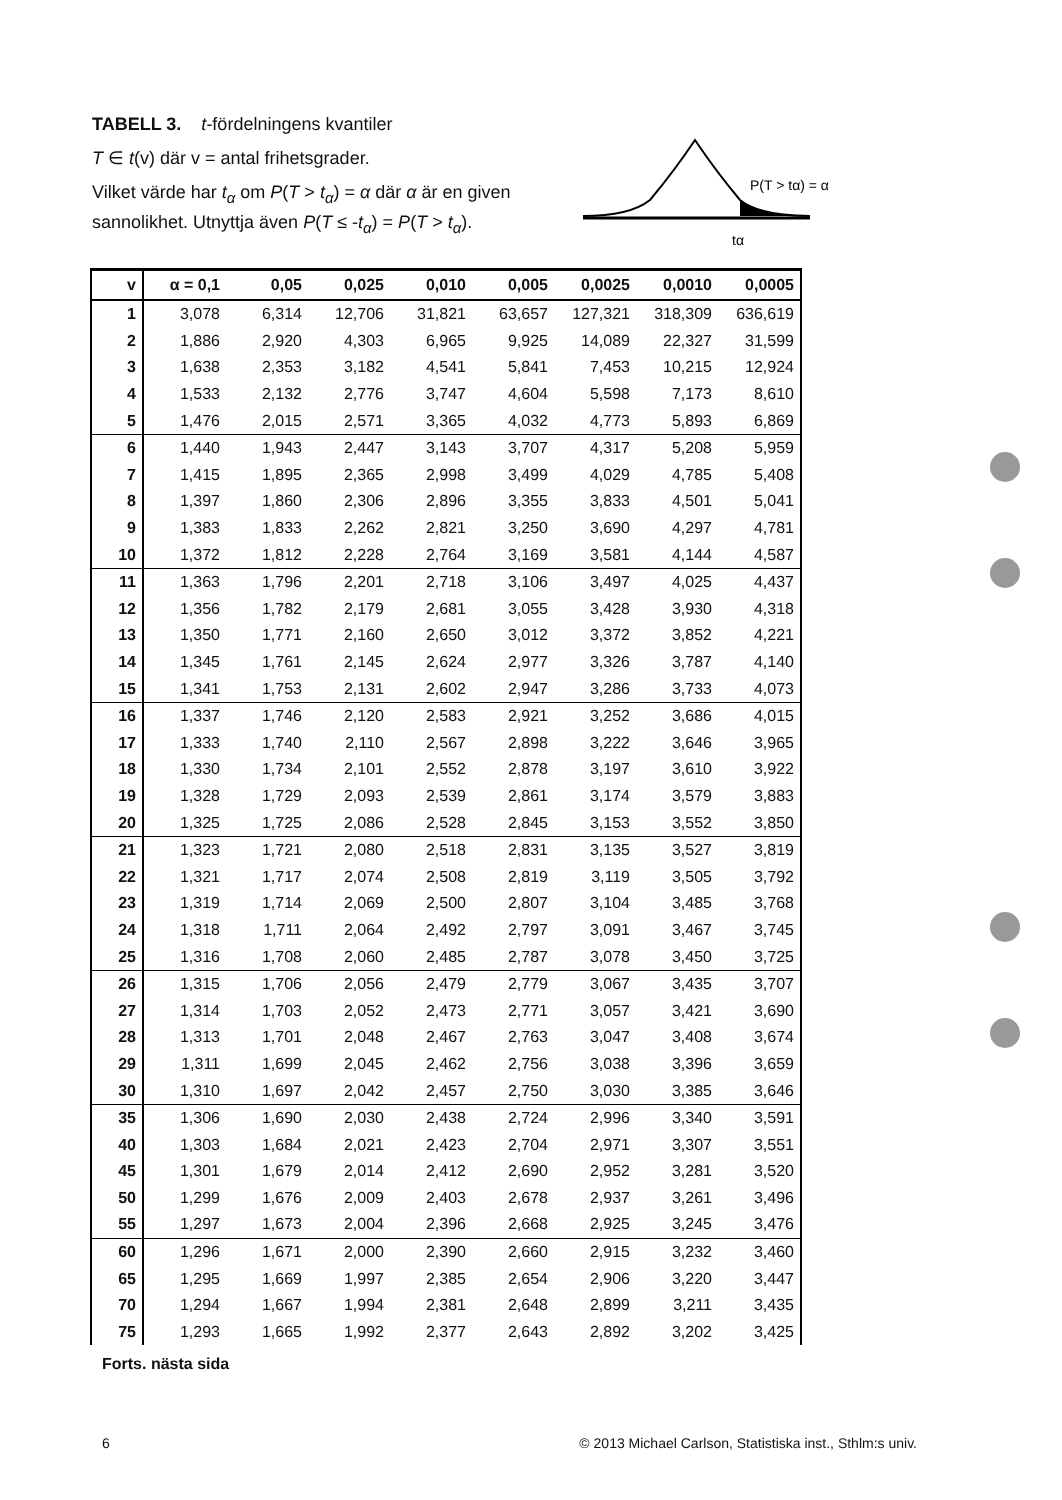TABELL 3. t-fördelningens kvantiler
T ∈ t(v) där v = antal frihetsgrader.
Vilket värde har t<sub>α</sub> om P(T > t<sub>α</sub>) = α där α är en given sannolikhet. Utnyttja även P(T ≤ -t<sub>α</sub>) = P(T > t<sub>α</sub>).
P(T > tα) = α
tα
| v | α = 0,1 | 0,05 | 0,025 | 0,010 | 0,005 | 0,0025 | 0,0010 | 0,0005 |
| --- | --- | --- | --- | --- | --- | --- | --- | --- |
| 1 | 3,078 | 6,314 | 12,706 | 31,821 | 63,657 | 127,321 | 318,309 | 636,619 |
| 2 | 1,886 | 2,920 | 4,303 | 6,965 | 9,925 | 14,089 | 22,327 | 31,599 |
| 3 | 1,638 | 2,353 | 3,182 | 4,541 | 5,841 | 7,453 | 10,215 | 12,924 |
| 4 | 1,533 | 2,132 | 2,776 | 3,747 | 4,604 | 5,598 | 7,173 | 8,610 |
| 5 | 1,476 | 2,015 | 2,571 | 3,365 | 4,032 | 4,773 | 5,893 | 6,869 |
| 6 | 1,440 | 1,943 | 2,447 | 3,143 | 3,707 | 4,317 | 5,208 | 5,959 |
| 7 | 1,415 | 1,895 | 2,365 | 2,998 | 3,499 | 4,029 | 4,785 | 5,408 |
| 8 | 1,397 | 1,860 | 2,306 | 2,896 | 3,355 | 3,833 | 4,501 | 5,041 |
| 9 | 1,383 | 1,833 | 2,262 | 2,821 | 3,250 | 3,690 | 4,297 | 4,781 |
| 10 | 1,372 | 1,812 | 2,228 | 2,764 | 3,169 | 3,581 | 4,144 | 4,587 |
| 11 | 1,363 | 1,796 | 2,201 | 2,718 | 3,106 | 3,497 | 4,025 | 4,437 |
| 12 | 1,356 | 1,782 | 2,179 | 2,681 | 3,055 | 3,428 | 3,930 | 4,318 |
| 13 | 1,350 | 1,771 | 2,160 | 2,650 | 3,012 | 3,372 | 3,852 | 4,221 |
| 14 | 1,345 | 1,761 | 2,145 | 2,624 | 2,977 | 3,326 | 3,787 | 4,140 |
| 15 | 1,341 | 1,753 | 2,131 | 2,602 | 2,947 | 3,286 | 3,733 | 4,073 |
| 16 | 1,337 | 1,746 | 2,120 | 2,583 | 2,921 | 3,252 | 3,686 | 4,015 |
| 17 | 1,333 | 1,740 | 2,110 | 2,567 | 2,898 | 3,222 | 3,646 | 3,965 |
| 18 | 1,330 | 1,734 | 2,101 | 2,552 | 2,878 | 3,197 | 3,610 | 3,922 |
| 19 | 1,328 | 1,729 | 2,093 | 2,539 | 2,861 | 3,174 | 3,579 | 3,883 |
| 20 | 1,325 | 1,725 | 2,086 | 2,528 | 2,845 | 3,153 | 3,552 | 3,850 |
| 21 | 1,323 | 1,721 | 2,080 | 2,518 | 2,831 | 3,135 | 3,527 | 3,819 |
| 22 | 1,321 | 1,717 | 2,074 | 2,508 | 2,819 | 3,119 | 3,505 | 3,792 |
| 23 | 1,319 | 1,714 | 2,069 | 2,500 | 2,807 | 3,104 | 3,485 | 3,768 |
| 24 | 1,318 | 1,711 | 2,064 | 2,492 | 2,797 | 3,091 | 3,467 | 3,745 |
| 25 | 1,316 | 1,708 | 2,060 | 2,485 | 2,787 | 3,078 | 3,450 | 3,725 |
| 26 | 1,315 | 1,706 | 2,056 | 2,479 | 2,779 | 3,067 | 3,435 | 3,707 |
| 27 | 1,314 | 1,703 | 2,052 | 2,473 | 2,771 | 3,057 | 3,421 | 3,690 |
| 28 | 1,313 | 1,701 | 2,048 | 2,467 | 2,763 | 3,047 | 3,408 | 3,674 |
| 29 | 1,311 | 1,699 | 2,045 | 2,462 | 2,756 | 3,038 | 3,396 | 3,659 |
| 30 | 1,310 | 1,697 | 2,042 | 2,457 | 2,750 | 3,030 | 3,385 | 3,646 |
| 35 | 1,306 | 1,690 | 2,030 | 2,438 | 2,724 | 2,996 | 3,340 | 3,591 |
| 40 | 1,303 | 1,684 | 2,021 | 2,423 | 2,704 | 2,971 | 3,307 | 3,551 |
| 45 | 1,301 | 1,679 | 2,014 | 2,412 | 2,690 | 2,952 | 3,281 | 3,520 |
| 50 | 1,299 | 1,676 | 2,009 | 2,403 | 2,678 | 2,937 | 3,261 | 3,496 |
| 55 | 1,297 | 1,673 | 2,004 | 2,396 | 2,668 | 2,925 | 3,245 | 3,476 |
| 60 | 1,296 | 1,671 | 2,000 | 2,390 | 2,660 | 2,915 | 3,232 | 3,460 |
| 65 | 1,295 | 1,669 | 1,997 | 2,385 | 2,654 | 2,906 | 3,220 | 3,447 |
| 70 | 1,294 | 1,667 | 1,994 | 2,381 | 2,648 | 2,899 | 3,211 | 3,435 |
| 75 | 1,293 | 1,665 | 1,992 | 2,377 | 2,643 | 2,892 | 3,202 | 3,425 |
Forts. nästa sida
6 © 2013 Michael Carlson, Statistiska inst., Sthlm:s univ.